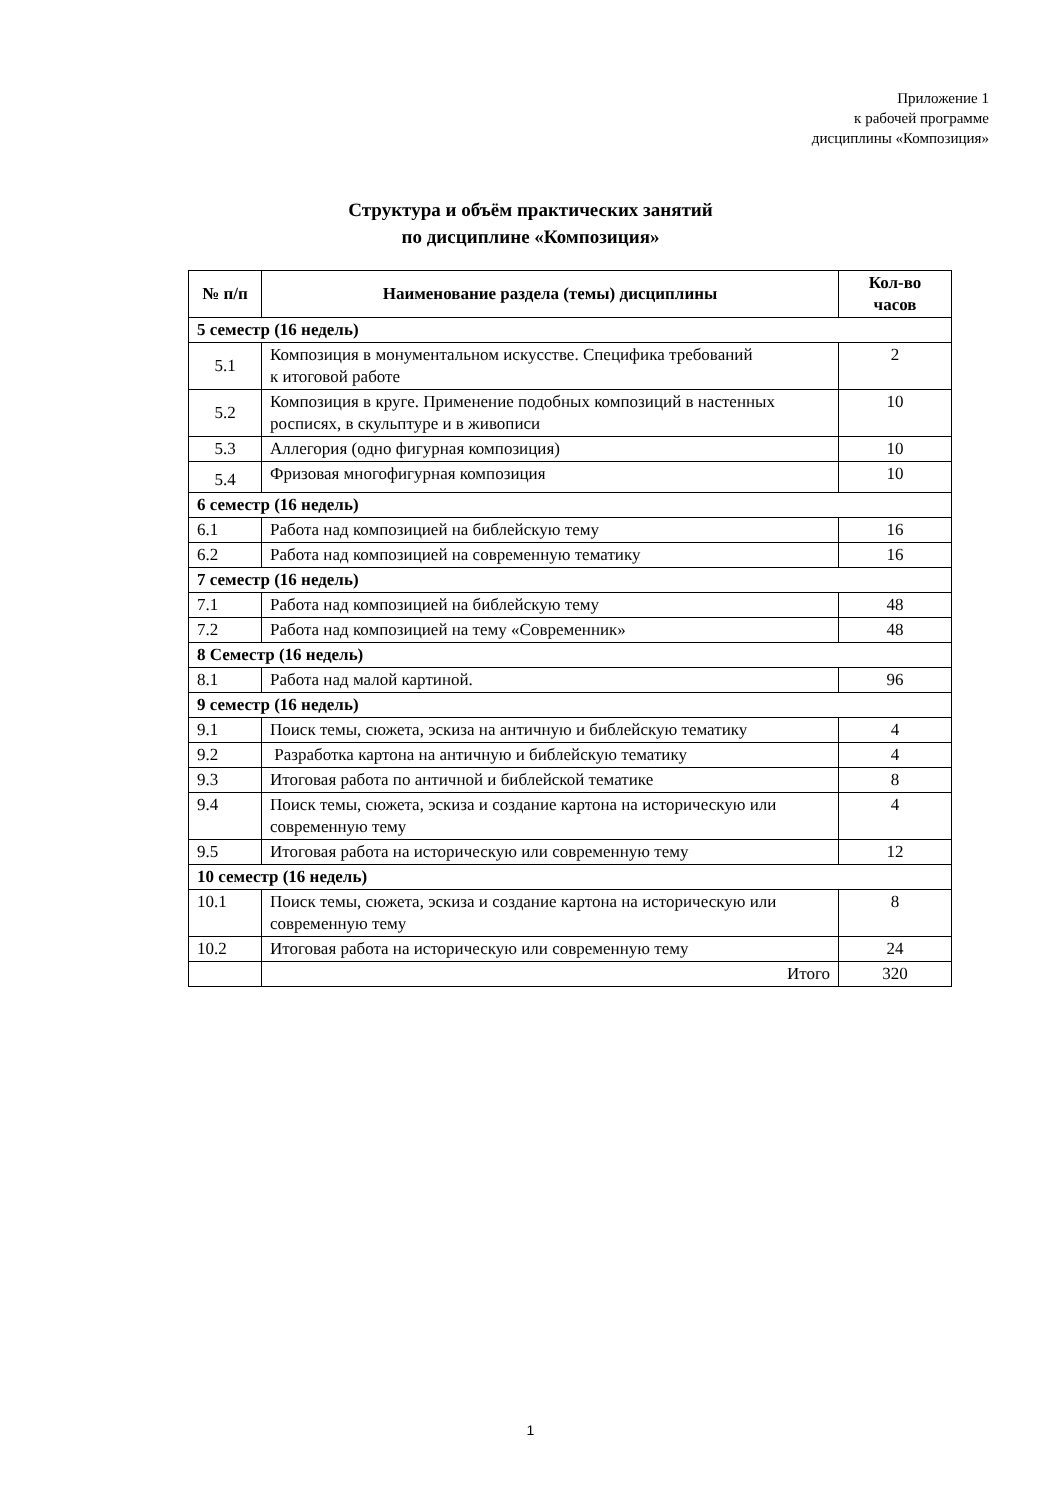Приложение 1
к рабочей программе
дисциплины «Композиция»
Структура и объём практических занятий
по дисциплине «Композиция»
| № п/п | Наименование раздела (темы) дисциплины | Кол-во часов |
| --- | --- | --- |
| 5 семестр (16 недель) | | |
| 5.1 | Композиция в монументальном искусстве. Специфика требований к итоговой работе | 2 |
| 5.2 | Композиция в круге. Применение подобных композиций в настенных росписях, в скульптуре и в живописи | 10 |
| 5.3 | Аллегория (одно фигурная композиция) | 10 |
| 5.4 | Фризовая многофигурная композиция | 10 |
| 6 семестр (16 недель) | | |
| 6.1 | Работа над композицией на библейскую тему | 16 |
| 6.2 | Работа над композицией на современную тематику | 16 |
| 7 семестр (16 недель) | | |
| 7.1 | Работа над композицией на библейскую тему | 48 |
| 7.2 | Работа над композицией на тему «Современник» | 48 |
| 8 Семестр (16 недель) | | |
| 8.1 | Работа над малой картиной. | 96 |
| 9 семестр (16 недель) | | |
| 9.1 | Поиск темы, сюжета, эскиза на античную и библейскую тематику | 4 |
| 9.2 | Разработка картона на античную и библейскую тематику | 4 |
| 9.3 | Итоговая работа по античной и библейской тематике | 8 |
| 9.4 | Поиск темы, сюжета, эскиза и создание картона на историческую или современную тему | 4 |
| 9.5 | Итоговая работа на историческую или современную тему | 12 |
| 10 семестр (16 недель) | | |
| 10.1 | Поиск темы, сюжета, эскиза и создание картона на историческую или современную тему | 8 |
| 10.2 | Итоговая работа на историческую или современную тему | 24 |
| | Итого | 320 |
1